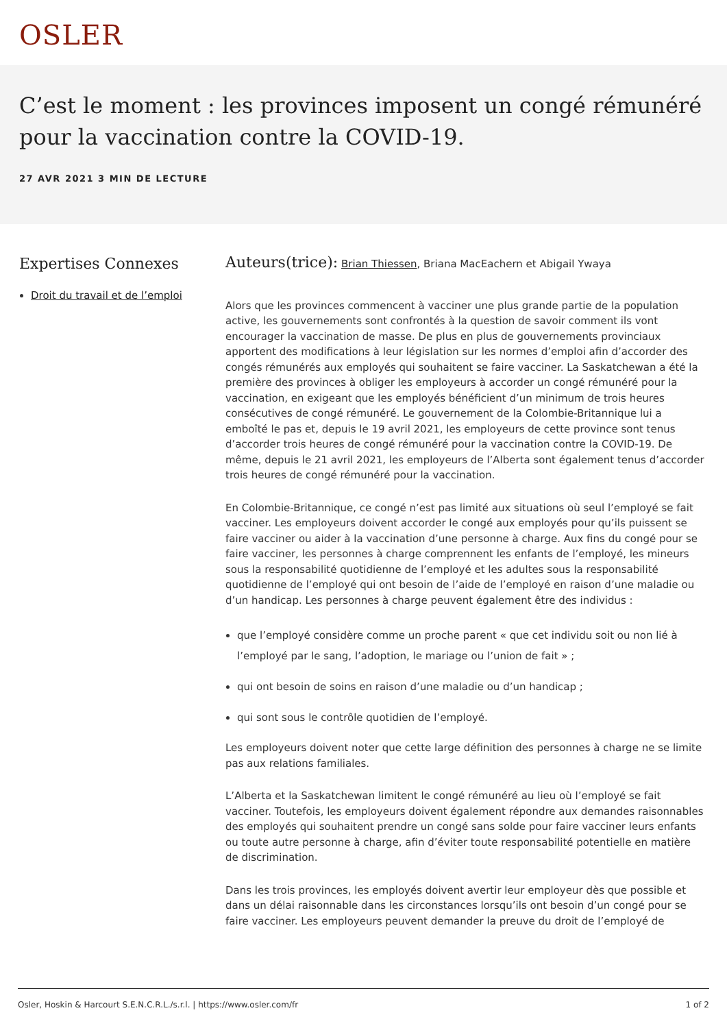OSLER
C’est le moment : les provinces imposent un congé rémunéré pour la vaccination contre la COVID-19.
27 AVR 2021 3 MIN DE LECTURE
Expertises Connexes
Droit du travail et de l’emploi
Auteurs(trice): Brian Thiessen, Briana MacEachern et Abigail Ywaya
Alors que les provinces commencent à vacciner une plus grande partie de la population active, les gouvernements sont confrontés à la question de savoir comment ils vont encourager la vaccination de masse. De plus en plus de gouvernements provinciaux apportent des modifications à leur législation sur les normes d’emploi afin d’accorder des congés rémunérés aux employés qui souhaitent se faire vacciner. La Saskatchewan a été la première des provinces à obliger les employeurs à accorder un congé rémunéré pour la vaccination, en exigeant que les employés bénéficient d’un minimum de trois heures consécutives de congé rémunéré. Le gouvernement de la Colombie-Britannique lui a emboîté le pas et, depuis le 19 avril 2021, les employeurs de cette province sont tenus d’accorder trois heures de congé rémunéré pour la vaccination contre la COVID-19. De même, depuis le 21 avril 2021, les employeurs de l’Alberta sont également tenus d’accorder trois heures de congé rémunéré pour la vaccination.
En Colombie-Britannique, ce congé n’est pas limité aux situations où seul l’employé se fait vacciner. Les employeurs doivent accorder le congé aux employés pour qu’ils puissent se faire vacciner ou aider à la vaccination d’une personne à charge. Aux fins du congé pour se faire vacciner, les personnes à charge comprennent les enfants de l’employé, les mineurs sous la responsabilité quotidienne de l’employé et les adultes sous la responsabilité quotidienne de l’employé qui ont besoin de l’aide de l’employé en raison d’une maladie ou d’un handicap. Les personnes à charge peuvent également être des individus :
que l’employé considère comme un proche parent « que cet individu soit ou non lié à l’employé par le sang, l’adoption, le mariage ou l’union de fait » ;
qui ont besoin de soins en raison d’une maladie ou d’un handicap ;
qui sont sous le contrôle quotidien de l’employé.
Les employeurs doivent noter que cette large définition des personnes à charge ne se limite pas aux relations familiales.
L’Alberta et la Saskatchewan limitent le congé rémunéré au lieu où l’employé se fait vacciner. Toutefois, les employeurs doivent également répondre aux demandes raisonnables des employés qui souhaitent prendre un congé sans solde pour faire vacciner leurs enfants ou toute autre personne à charge, afin d’éviter toute responsabilité potentielle en matière de discrimination.
Dans les trois provinces, les employés doivent avertir leur employeur dès que possible et dans un délai raisonnable dans les circonstances lorsqu’ils ont besoin d’un congé pour se faire vacciner. Les employeurs peuvent demander la preuve du droit de l’employé de
Osler, Hoskin & Harcourt S.E.N.C.R.L./s.r.l. | https://www.osler.com/fr 1 of 2